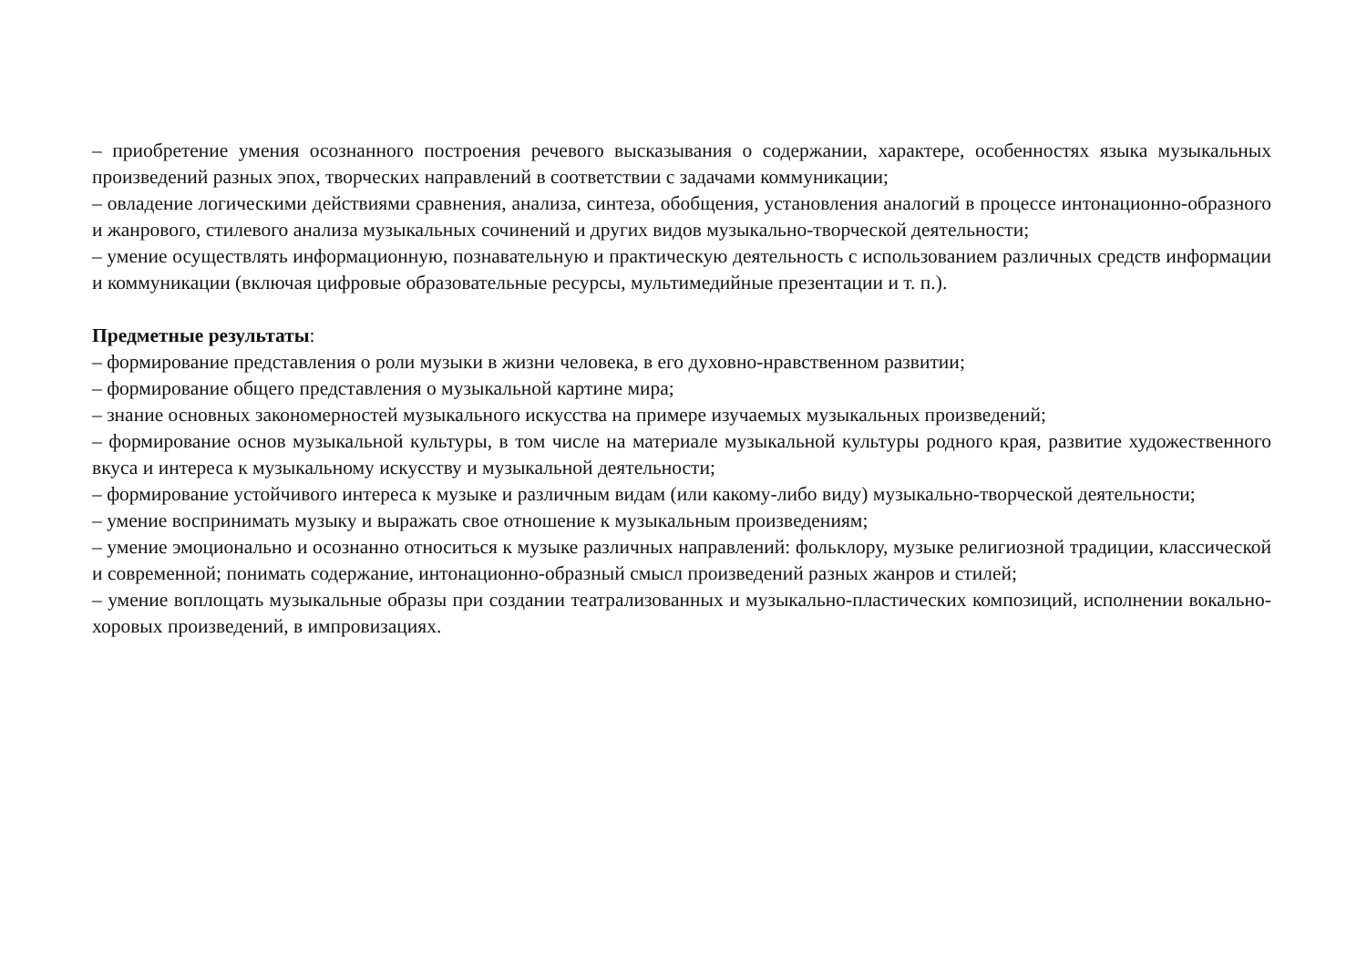– приобретение умения осознанного построения речевого высказывания о содержании, характере, особенностях языка музыкальных произведений разных эпох, творческих направлений в соответствии с задачами коммуникации;
– овладение логическими действиями сравнения, анализа, синтеза, обобщения, установления аналогий в процессе интонационно-образного и жанрового, стилевого анализа музыкальных сочинений и других видов музыкально-творческой деятельности;
– умение осуществлять информационную, познавательную и практическую деятельность с использованием различных средств информации и коммуникации (включая цифровые образовательные ресурсы, мультимедийные презентации и т. п.).
Предметные результаты:
– формирование представления о роли музыки в жизни человека, в его духовно-нравственном развитии;
– формирование общего представления о музыкальной картине мира;
– знание основных закономерностей музыкального искусства на примере изучаемых музыкальных произведений;
– формирование основ музыкальной культуры, в том числе на материале музыкальной культуры родного края, развитие художественного вкуса и интереса к музыкальному искусству и музыкальной деятельности;
– формирование устойчивого интереса к музыке и различным видам (или какому-либо виду) музыкально-творческой деятельности;
– умение воспринимать музыку и выражать свое отношение к музыкальным произведениям;
– умение эмоционально и осознанно относиться к музыке различных направлений: фольклору, музыке религиозной традиции, классической и современной; понимать содержание, интонационно-образный смысл произведений разных жанров и стилей;
– умение воплощать музыкальные образы при создании театрализованных и музыкально-пластических композиций, исполнении вокально-хоровых произведений, в импровизациях.